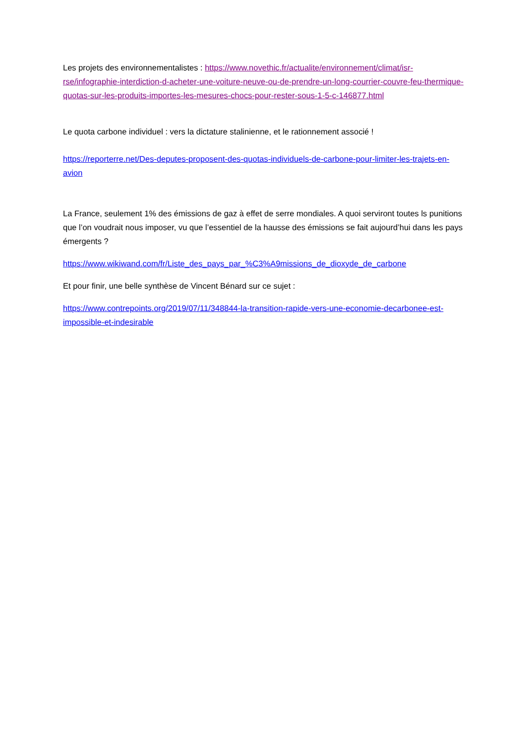Les projets des environnementalistes : https://www.novethic.fr/actualite/environnement/climat/isr-rse/infographie-interdiction-d-acheter-une-voiture-neuve-ou-de-prendre-un-long-courrier-couvre-feu-thermique-quotas-sur-les-produits-importes-les-mesures-chocs-pour-rester-sous-1-5-c-146877.html
Le quota carbone individuel : vers la dictature stalinienne, et le rationnement associé !
https://reporterre.net/Des-deputes-proposent-des-quotas-individuels-de-carbone-pour-limiter-les-trajets-en-avion
La France, seulement 1% des émissions de gaz à effet de serre mondiales. A quoi serviront toutes ls punitions que l’on voudrait nous imposer, vu que l’essentiel de la hausse des émissions se fait aujourd’hui dans les pays émergents ?
https://www.wikiwand.com/fr/Liste_des_pays_par_%C3%A9missions_de_dioxyde_de_carbone
Et pour finir, une belle synthèse de Vincent Bénard sur ce sujet :
https://www.contrepoints.org/2019/07/11/348844-la-transition-rapide-vers-une-economie-decarbonee-est-impossible-et-indesirable